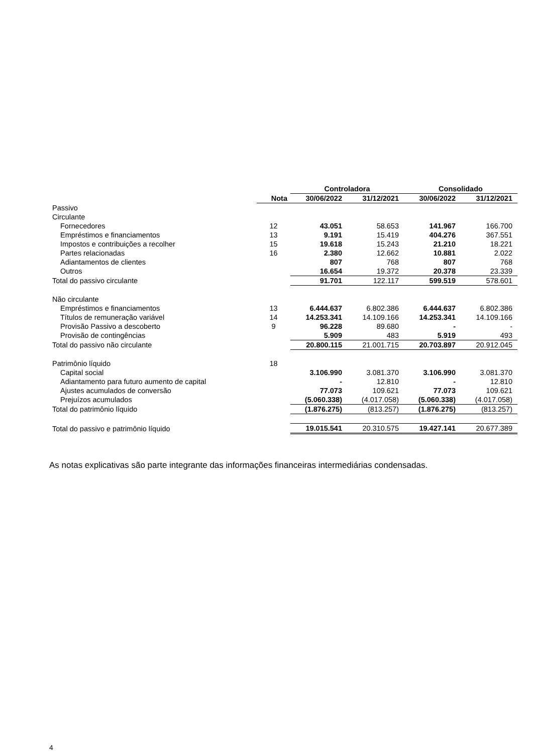| | | Controladora | | Consolidado | |
| --- | --- | --- | --- | --- | --- |
| | Nota | 30/06/2022 | 31/12/2021 | 30/06/2022 | 31/12/2021 |
| Passivo | | | | | |
| Circulante | | | | | |
| Fornecedores | 12 | 43.051 | 58.653 | 141.967 | 166.700 |
| Empréstimos e financiamentos | 13 | 9.191 | 15.419 | 404.276 | 367.551 |
| Impostos e contribuições a recolher | 15 | 19.618 | 15.243 | 21.210 | 18.221 |
| Partes relacionadas | 16 | 2.380 | 12.662 | 10.881 | 2.022 |
| Adiantamentos de clientes | | 807 | 768 | 807 | 768 |
| Outros | | 16.654 | 19.372 | 20.378 | 23.339 |
| Total do passivo circulante | | 91.701 | 122.117 | 599.519 | 578.601 |
| Não circulante | | | | | |
| Empréstimos e financiamentos | 13 | 6.444.637 | 6.802.386 | 6.444.637 | 6.802.386 |
| Títulos de remuneração variável | 14 | 14.253.341 | 14.109.166 | 14.253.341 | 14.109.166 |
| Provisão Passivo a descoberto | 9 | 96.228 | 89.680 | - | - |
| Provisão de contingências | | 5.909 | 483 | 5.919 | 493 |
| Total do passivo não circulante | | 20.800.115 | 21.001.715 | 20.703.897 | 20.912.045 |
| Patrimônio líquido | 18 | | | | |
| Capital social | | 3.106.990 | 3.081.370 | 3.106.990 | 3.081.370 |
| Adiantamento para futuro aumento de capital | | - | 12.810 | - | 12.810 |
| Ajustes acumulados de conversão | | 77.073 | 109.621 | 77.073 | 109.621 |
| Prejuízos acumulados | | (5.060.338) | (4.017.058) | (5.060.338) | (4.017.058) |
| Total do patrimônio líquido | | (1.876.275) | (813.257) | (1.876.275) | (813.257) |
| Total do passivo e patrimônio líquido | | 19.015.541 | 20.310.575 | 19.427.141 | 20.677.389 |
As notas explicativas são parte integrante das informações financeiras intermediárias condensadas.
4